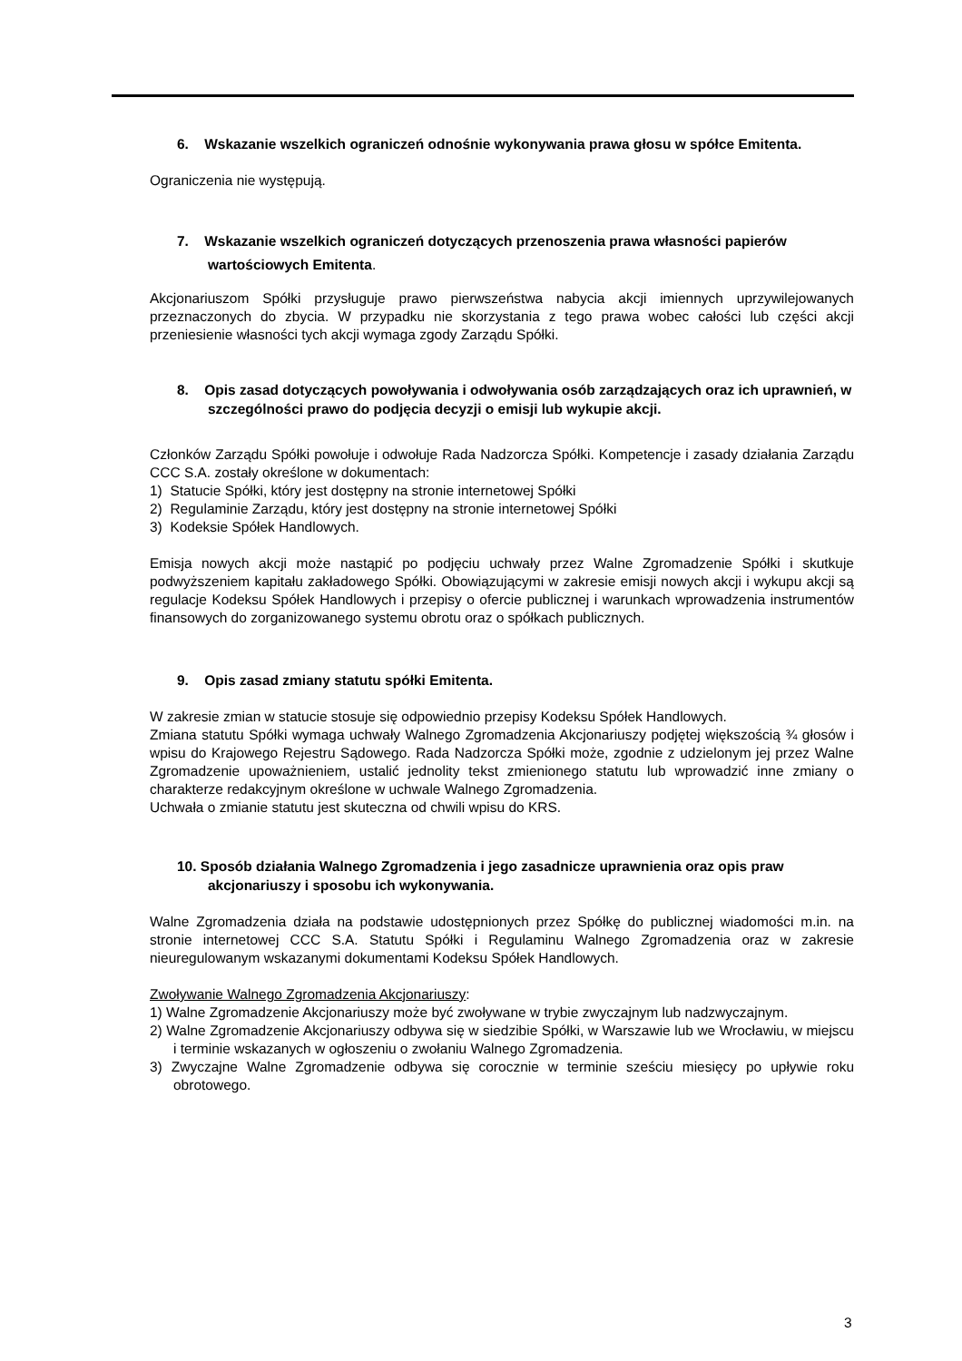6. Wskazanie wszelkich ograniczeń odnośnie wykonywania prawa głosu w spółce Emitenta.
Ograniczenia nie występują.
7. Wskazanie wszelkich ograniczeń dotyczących przenoszenia prawa własności papierów wartościowych Emitenta.
Akcjonariuszom Spółki przysługuje prawo pierwszeństwa nabycia akcji imiennych uprzywilejowanych przeznaczonych do zbycia. W przypadku nie skorzystania z tego prawa wobec całości lub części akcji przeniesienie własności tych akcji wymaga zgody Zarządu Spółki.
8. Opis zasad dotyczących powoływania i odwoływania osób zarządzających oraz ich uprawnień, w szczególności prawo do podjęcia decyzji o emisji lub wykupie akcji.
Członków Zarządu Spółki powołuje i odwołuje Rada Nadzorcza Spółki. Kompetencje i zasady działania Zarządu CCC S.A. zostały określone w dokumentach:
1) Statucie Spółki, który jest dostępny na stronie internetowej Spółki
2) Regulaminie Zarządu, który jest dostępny na stronie internetowej Spółki
3) Kodeksie Spółek Handlowych.
Emisja nowych akcji może nastąpić po podjęciu uchwały przez Walne Zgromadzenie Spółki i skutkuje podwyższeniem kapitału zakładowego Spółki. Obowiązującymi w zakresie emisji nowych akcji i wykupu akcji są regulacje Kodeksu Spółek Handlowych i przepisy o ofercie publicznej i warunkach wprowadzenia instrumentów finansowych do zorganizowanego systemu obrotu oraz o spółkach publicznych.
9. Opis zasad zmiany statutu spółki Emitenta.
W zakresie zmian w statucie stosuje się odpowiednio przepisy Kodeksu Spółek Handlowych.
Zmiana statutu Spółki wymaga uchwały Walnego Zgromadzenia Akcjonariuszy podjętej większością ¾ głosów i wpisu do Krajowego Rejestru Sądowego. Rada Nadzorcza Spółki może, zgodnie z udzielonym jej przez Walne Zgromadzenie upoważnieniem, ustalić jednolity tekst zmienionego statutu lub wprowadzić inne zmiany o charakterze redakcyjnym określone w uchwale Walnego Zgromadzenia.
Uchwała o zmianie statutu jest skuteczna od chwili wpisu do KRS.
10. Sposób działania Walnego Zgromadzenia i jego zasadnicze uprawnienia oraz opis praw akcjonariuszy i sposobu ich wykonywania.
Walne Zgromadzenia działa na podstawie udostępnionych przez Spółkę do publicznej wiadomości m.in. na stronie internetowej CCC S.A. Statutu Spółki i Regulaminu Walnego Zgromadzenia oraz w zakresie nieuregulowanym wskazanymi dokumentami Kodeksu Spółek Handlowych.
Zwoływanie Walnego Zgromadzenia Akcjonariuszy:
1) Walne Zgromadzenie Akcjonariuszy może być zwoływane w trybie zwyczajnym lub nadzwyczajnym.
2) Walne Zgromadzenie Akcjonariuszy odbywa się w siedzibie Spółki, w Warszawie lub we Wrocławiu, w miejscu i terminie wskazanych w ogłoszeniu o zwołaniu Walnego Zgromadzenia.
3) Zwyczajne Walne Zgromadzenie odbywa się corocznie w terminie sześciu miesięcy po upływie roku obrotowego.
3